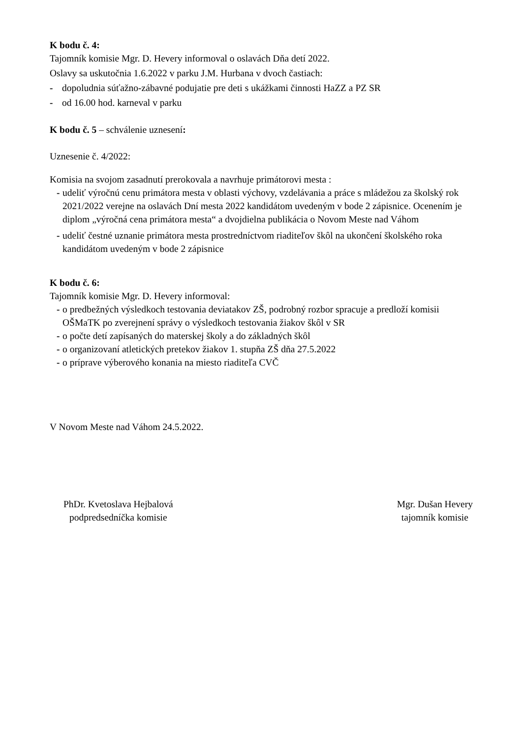K bodu č. 4:
Tajomník komisie Mgr. D. Hevery informoval o oslavách Dňa detí 2022.
Oslavy sa uskutočnia 1.6.2022 v parku J.M. Hurbana v dvoch častiach:
- dopoludnia súťažno-zábavné podujatie pre deti s ukážkami činnosti HaZZ a PZ SR
- od 16.00 hod. karneval v parku
K bodu č. 5 – schválenie uznesení:
Uznesenie č. 4/2022:
Komisia na svojom zasadnutí prerokovala a navrhuje primátorovi mesta :
- udeliť výročnú cenu primátora mesta v oblasti výchovy, vzdelávania a práce s mládežou za školský rok 2021/2022 verejne na oslavách Dní mesta 2022 kandidátom uvedeným v bode 2 zápisnice. Ocenením je diplom „výročná cena primátora mesta“ a dvojdielna publikácia o Novom Meste nad Váhom
- udeliť čestné uznanie primátora mesta prostredníctvom riaditeľov škôl na ukončení školského roka kandidátom uvedeným v bode 2 zápisnice
K bodu č. 6:
Tajomník komisie Mgr. D. Hevery informoval:
- o predbežných výsledkoch testovania deviatakov ZŠ, podrobný rozbor spracuje a predloží komisii OŠMaTK po zverejnení správy o výsledkoch testovania žiakov škôl v SR
- o počte detí zapísaných do materskej školy a do základných škôl
- o organizovaní atletických pretekov žiakov 1. stupňa ZŠ dňa 27.5.2022
- o príprave výberového konania na miesto riaditeľa CVČ
V Novom Meste nad Váhom 24.5.2022.
PhDr. Kvetoslava Hejbalová
podpredsedníčka komisie
Mgr. Dušan Hevery
tajomník komisie